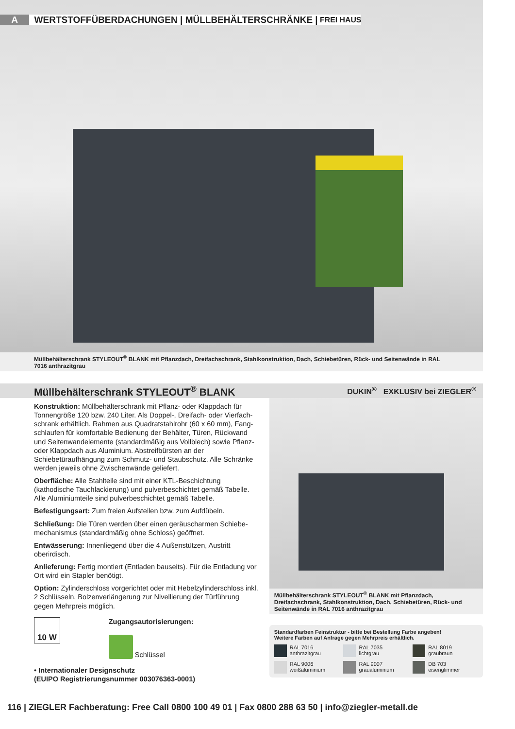A WERTSTOFFÜBERDACHUNGEN | MÜLLBEHÄLTERSCHRÄNKE | FREI HAUS
Müllbehälterschrank STYLEOUT<sup>®</sup> BLANK mit Pflanzdach, Dreifachschrank, Stahlkonstruktion, Dach, Schiebetüren, Rück- und Seitenwände in RAL 7016 anthrazitgrau
Müllbehälterschrank STYLEOUT<sup>®</sup> BLANK
DUKIN<sup>®</sup> EXKLUSIV bei ZIEGLER<sup>®</sup>
Konstruktion: Müllbehälterschrank mit Pflanz- oder Klappdach für Tonnengröße 120 bzw. 240 Liter. Als Doppel-, Dreifach- oder Vierfach­schrank erhältlich. Rahmen aus Quadratstahlrohr (60 x 60 mm), Fang­schlaufen für komfortable Bedienung der Behälter, Türen, Rückwand und Seitenwandelemente (standardmäßig aus Vollblech) sowie Pflanz- oder Klappdach aus Aluminium. Abstreifbürsten an der Schiebetüraufhängung zum Schmutz- und Staubschutz. Alle Schränke werden jeweils ohne Zwischenwände geliefert.
Oberfläche: Alle Stahlteile sind mit einer KTL-Beschichtung (kathodische Tauchlackierung) und pulverbeschichtet gemäß Tabelle. Alle Aluminiumteile sind pulverbeschichtet gemäß Tabelle.
Befestigungsart: Zum freien Aufstellen bzw. zum Aufdübeln.
Schließung: Die Türen werden über einen geräuscharmen Schiebe­mechanismus (standardmäßig ohne Schloss) geöffnet.
Entwässerung: Innenliegend über die 4 Außenstützen, Austritt oberirdisch.
Anlieferung: Fertig montiert (Entladen bauseits). Für die Entladung vor Ort wird ein Stapler benötigt.
Option: Zylinderschloss vorgerichtet oder mit Hebelzylinderschloss inkl. 2 Schlüsseln, Bolzenverlängerung zur Nivellierung der Türführung gegen Mehrpreis möglich.
10 W
Zugangsautorisierungen:
Schlüssel
• Internationaler Designschutz
(EUIPO Registrierungsnummer 003076363-0001)
Müllbehälterschrank STYLEOUT<sup>®</sup> BLANK mit Pflanzdach, Dreifachschrank, Stahlkonstruktion, Dach, Schiebetüren, Rück- und Seitenwände in RAL 7016 anthrazitgrau
Standardfarben Feinstruktur - bitte bei Bestellung Farbe angeben!
Weitere Farben auf Anfrage gegen Mehrpreis erhältlich.
RAL 7016
anthrazitgrau
RAL 7035
lichtgrau
RAL 8019
graubraun
RAL 9006
weißaluminium
RAL 9007
graualuminium
DB 703
eisenglimmer
116 | ZIEGLER Fachberatung: Free Call 0800 100 49 01 | Fax 0800 288 63 50 | info@ziegler-metall.de